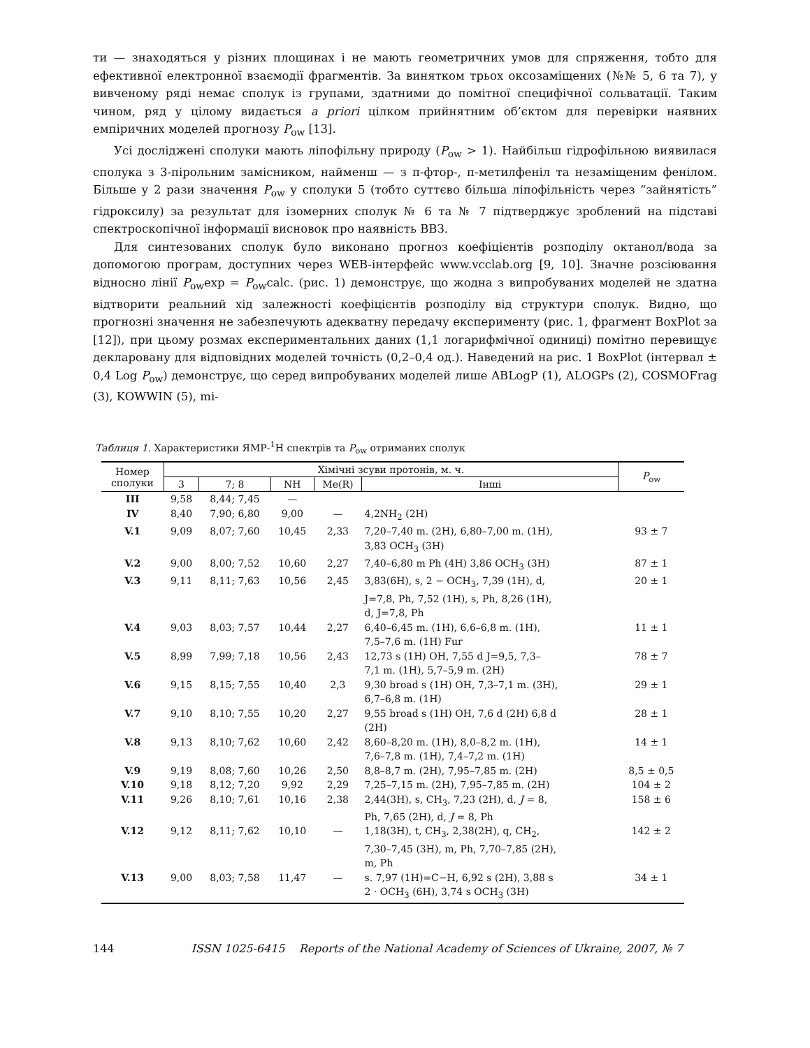ти — знаходяться у різних площинах і не мають геометричних умов для спряження, тобто для ефективної електронної взаємодії фрагментів. За винятком трьох оксозаміщених (№№ 5, 6 та 7), у вивченому ряді немає сполук із групами, здатними до помітної специфічної сольватації. Таким чином, ряд у цілому видається a priori цілком прийнятним об’єктом для перевірки наявних емпіричних моделей прогнозу P<sub>ow</sub> [13].
Усі досліджені сполуки мають ліпофільну природу (P<sub>ow</sub> > 1). Найбільш гідрофільною виявилася сполука з 3-пірольним замісником, найменш — з п-фтор-, п-метилфеніл та незаміщеним фенілом. Більше у 2 рази значення P<sub>ow</sub> у сполуки 5 (тобто суттєво більша ліпофільність через “зайнятість” гідроксилу) за результат для ізомерних сполук № 6 та № 7 підтверджує зроблений на підставі спектроскопічної інформації висновок про наявність ВВЗ.
Для синтезованих сполук було виконано прогноз коефіцієнтів розподілу октанол/вода за допомогою програм, доступних через WEB-інтерфейс www.vcclab.org [9, 10]. Значне розсіювання відносно лінії P<sub>ow</sub>exp = P<sub>ow</sub>calc. (рис. 1) демонструє, що жодна з випробуваних моделей не здатна відтворити реальний хід залежності коефіцієнтів розподілу від структури сполук. Видно, що прогнозні значення не забезпечують адекватну передачу експерименту (рис. 1, фрагмент BoxPlot за [12]), при цьому розмах експериментальних даних (1,1 логарифмічної одиниці) помітно перевищує декларовану для відповідних моделей точність (0,2–0,4 од.). Наведений на рис. 1 BoxPlot (інтервал ± 0,4 Log P<sub>ow</sub>) демонструє, що серед випробуваних моделей лише ABLogP (1), ALOGPs (2), COSMOFrag (3), KOWWIN (5), mi-
Таблиця 1. Характеристики ЯМР-<sup>1</sup>Н спектрів та P<sub>ow</sub> отриманих сполук
| Номер сполуки | Хімічні зсуви протонів, м. ч. | | | | | P<sub>ow</sub> |
| --- | --- | --- | --- | --- | --- | --- |
| | 3 | 7; 8 | NH | Me(R) | Інші | |
| III | 9,58 | 8,44; 7,45 | — | | | |
| IV | 8,40 | 7,90; 6,80 | 9,00 | — | 4,2NH<sub>2</sub> (2H) | |
| V.1 | 9,09 | 8,07; 7,60 | 10,45 | 2,33 | 7,20–7,40 m. (2H), 6,80–7,00 m. (1H), 3,83 OCH<sub>3</sub> (3H) | 93 ± 7 |
| V.2 | 9,00 | 8,00; 7,52 | 10,60 | 2,27 | 7,40–6,80 m Ph (4H) 3,86 OCH<sub>3</sub> (3H) | 87 ± 1 |
| V.3 | 9,11 | 8,11; 7,63 | 10,56 | 2,45 | 3,83(6H), s, 2 − OCH<sub>3</sub>, 7,39 (1H), d, J=7,8, Ph, 7,52 (1H), s, Ph, 8,26 (1H), d, J=7,8, Ph | 20 ± 1 |
| V.4 | 9,03 | 8,03; 7,57 | 10,44 | 2,27 | 6,40–6,45 m. (1H), 6,6–6,8 m. (1H), 7,5–7,6 m. (1H) Fur | 11 ± 1 |
| V.5 | 8,99 | 7,99; 7,18 | 10,56 | 2,43 | 12,73 s (1H) OH, 7,55 d J=9,5, 7,3– 7,1 m. (1H), 5,7–5,9 m. (2H) | 78 ± 7 |
| V.6 | 9,15 | 8,15; 7,55 | 10,40 | 2,3 | 9,30 broad s (1H) OH, 7,3–7,1 m. (3H), 6,7–6,8 m. (1H) | 29 ± 1 |
| V.7 | 9,10 | 8,10; 7,55 | 10,20 | 2,27 | 9,55 broad s (1H) OH, 7,6 d (2H) 6,8 d (2H) | 28 ± 1 |
| V.8 | 9,13 | 8,10; 7,62 | 10,60 | 2,42 | 8,60–8,20 m. (1H), 8,0–8,2 m. (1H), 7,6–7,8 m. (1H), 7,4–7,2 m. (1H) | 14 ± 1 |
| V.9 | 9,19 | 8,08; 7,60 | 10,26 | 2,50 | 8,8–8,7 m. (2H), 7,95–7,85 m. (2H) | 8,5 ± 0,5 |
| V.10 | 9,18 | 8,12; 7,20 | 9,92 | 2,29 | 7,25–7,15 m. (2H), 7,95–7,85 m. (2H) | 104 ± 2 |
| V.11 | 9,26 | 8,10; 7,61 | 10,16 | 2,38 | 2,44(3H), s, CH<sub>3</sub>, 7,23 (2H), d, J = 8, Ph, 7,65 (2H), d, J = 8, Ph | 158 ± 6 |
| V.12 | 9,12 | 8,11; 7,62 | 10,10 | — | 1,18(3H), t, CH<sub>3</sub>, 2,38(2H), q, CH<sub>2</sub>, 7,30–7,45 (3H), m, Ph, 7,70–7,85 (2H), m, Ph | 142 ± 2 |
| V.13 | 9,00 | 8,03; 7,58 | 11,47 | — | s. 7,97 (1H)=C−H, 6,92 s (2H), 3,88 s 2 · OCH<sub>3</sub> (6H), 3,74 s OCH<sub>3</sub> (3H) | 34 ± 1 |
144 ISSN 1025-6415 Reports of the National Academy of Sciences of Ukraine, 2007, № 7